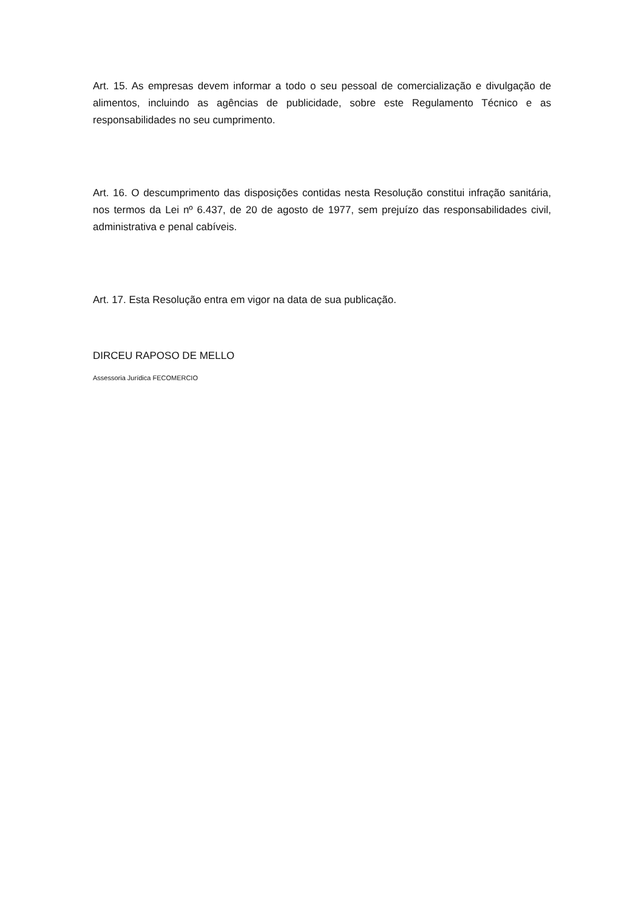Art. 15. As empresas devem informar a todo o seu pessoal de comercialização e divulgação de alimentos, incluindo as agências de publicidade, sobre este Regulamento Técnico e as responsabilidades no seu cumprimento.
Art. 16. O descumprimento das disposições contidas nesta Resolução constitui infração sanitária, nos termos da Lei nº 6.437, de 20 de agosto de 1977, sem prejuízo das responsabilidades civil, administrativa e penal cabíveis.
Art. 17. Esta Resolução entra em vigor na data de sua publicação.
DIRCEU RAPOSO DE MELLO
Assessoria Jurídica FECOMERCIO